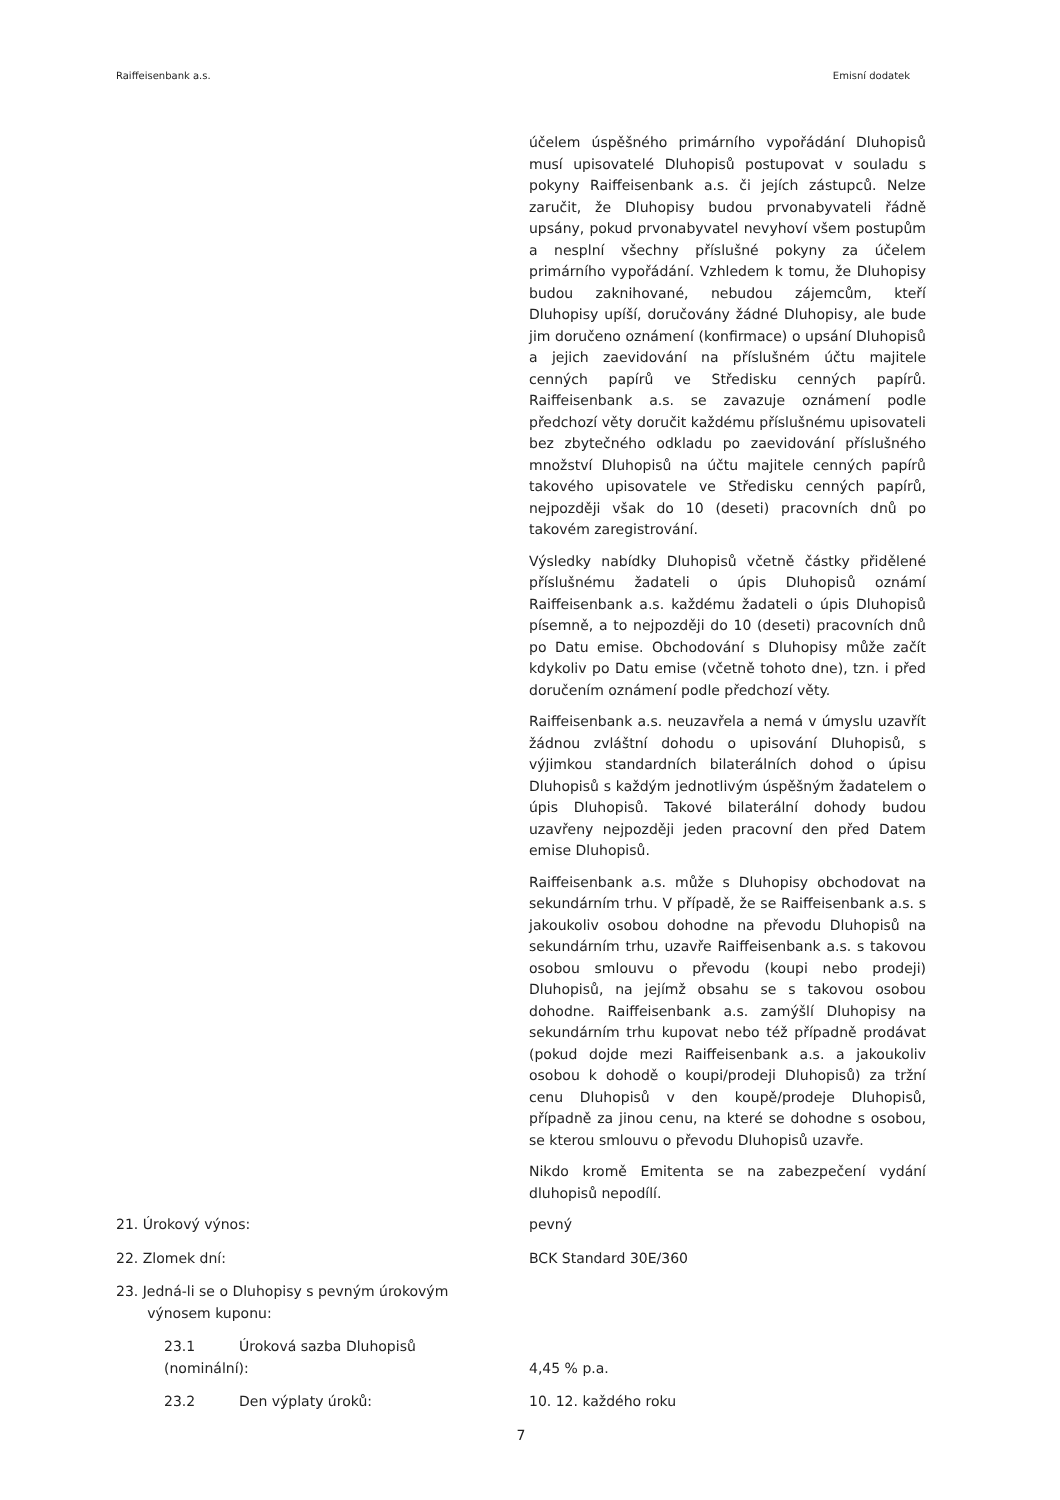Raiffeisenbank a.s. Emisní dodatek
účelem úspěšného primárního vypořádání Dluhopisů musí upisovatelé Dluhopisů postupovat v souladu s pokyny Raiffeisenbank a.s. či jejích zástupců. Nelze zaručit, že Dluhopisy budou prvonabyvateli řádně upsány, pokud prvonabyvatel nevyhoví všem postupům a nesplní všechny příslušné pokyny za účelem primárního vypořádání. Vzhledem k tomu, že Dluhopisy budou zaknihované, nebudou zájemcům, kteří Dluhopisy upíší, doručovány žádné Dluhopisy, ale bude jim doručeno oznámení (konfirmace) o upsání Dluhopisů a jejich zaevidování na příslušném účtu majitele cenných papírů ve Středisku cenných papírů. Raiffeisenbank a.s. se zavazuje oznámení podle předchozí věty doručit každému příslušnému upisovateli bez zbytečného odkladu po zaevidování příslušného množství Dluhopisů na účtu majitele cenných papírů takového upisovatele ve Středisku cenných papírů, nejpozději však do 10 (deseti) pracovních dnů po takovém zaregistrování.
Výsledky nabídky Dluhopisů včetně částky přidělené příslušnému žadateli o úpis Dluhopisů oznámí Raiffeisenbank a.s. každému žadateli o úpis Dluhopisů písemně, a to nejpozději do 10 (deseti) pracovních dnů po Datu emise. Obchodování s Dluhopisy může začít kdykoliv po Datu emise (včetně tohoto dne), tzn. i před doručením oznámení podle předchozí věty.
Raiffeisenbank a.s. neuzavřela a nemá v úmyslu uzavřít žádnou zvláštní dohodu o upisování Dluhopisů, s výjimkou standardních bilaterálních dohod o úpisu Dluhopisů s každým jednotlivým úspěšným žadatelem o úpis Dluhopisů. Takové bilaterální dohody budou uzavřeny nejpozději jeden pracovní den před Datem emise Dluhopisů.
Raiffeisenbank a.s. může s Dluhopisy obchodovat na sekundárním trhu. V případě, že se Raiffeisenbank a.s. s jakoukoliv osobou dohodne na převodu Dluhopisů na sekundárním trhu, uzavře Raiffeisenbank a.s. s takovou osobou smlouvu o převodu (koupi nebo prodeji) Dluhopisů, na jejímž obsahu se s takovou osobou dohodne. Raiffeisenbank a.s. zamýšlí Dluhopisy na sekundárním trhu kupovat nebo též případně prodávat (pokud dojde mezi Raiffeisenbank a.s. a jakoukoliv osobou k dohodě o koupi/prodeji Dluhopisů) za tržní cenu Dluhopisů v den koupě/prodeje Dluhopisů, případně za jinou cenu, na které se dohodne s osobou, se kterou smlouvu o převodu Dluhopisů uzavře.
Nikdo kromě Emitenta se na zabezpečení vydání dluhopisů nepodílí.
21. Úrokový výnos: pevný
22. Zlomek dní: BCK Standard 30E/360
23. Jedná-li se o Dluhopisy s pevným úrokovým
výnosem kuponu:
23.1 Úroková sazba Dluhopisů
(nominální):
4,45 % p.a.
23.2 Den výplaty úroků: 10. 12. každého roku
7